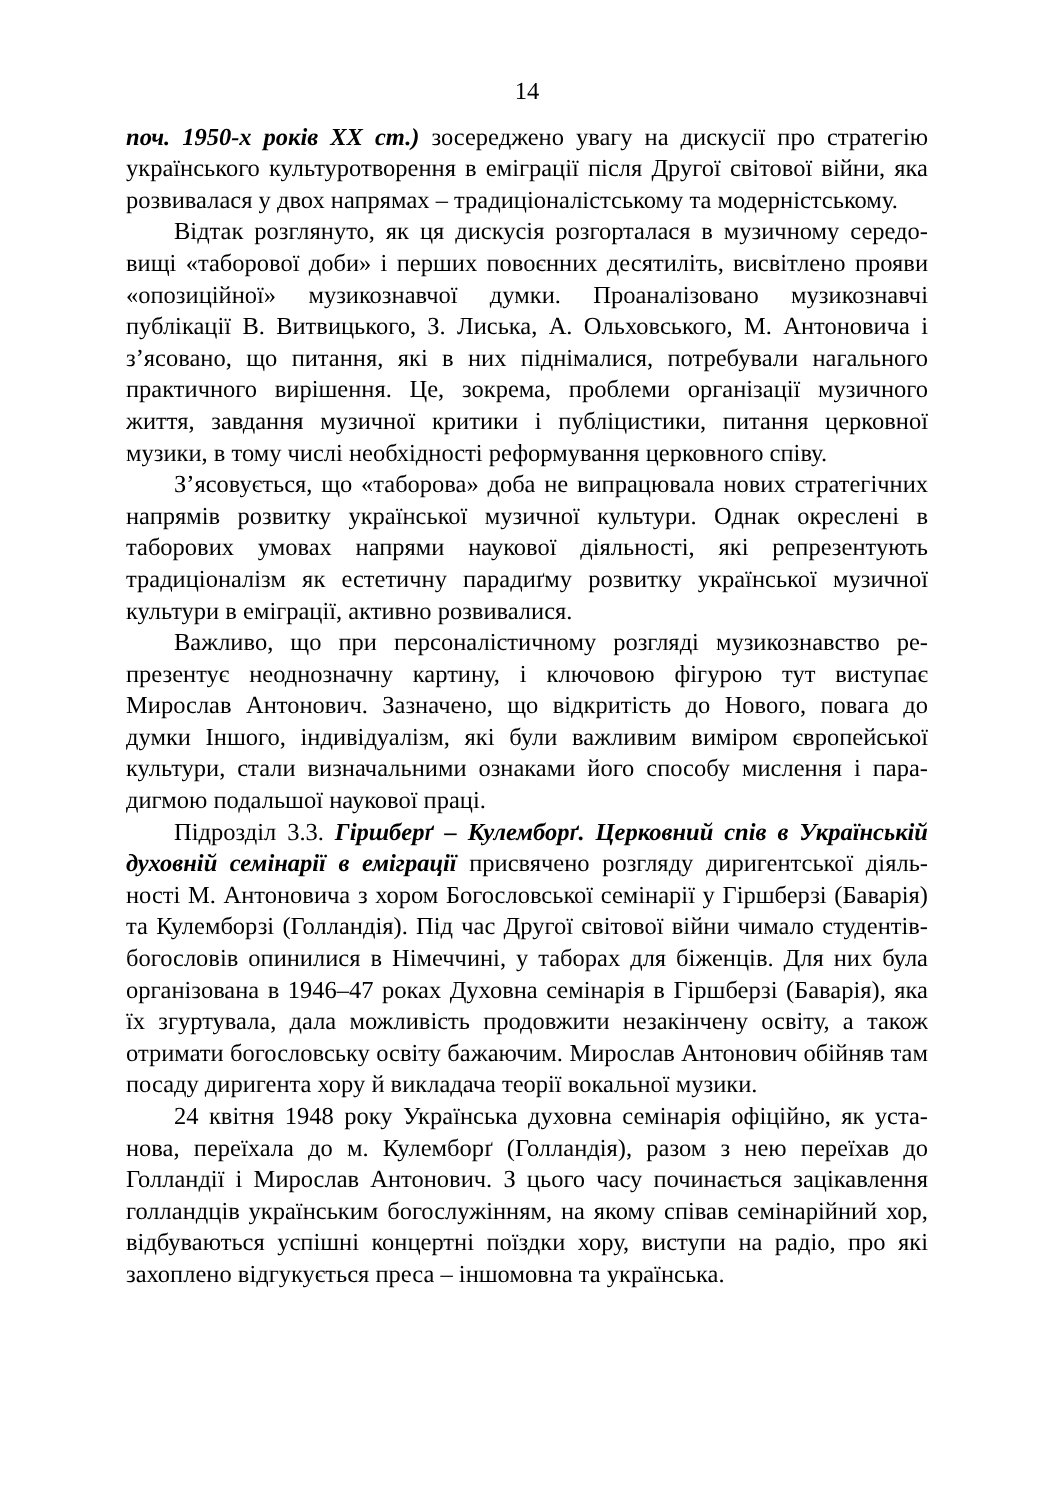14
поч. 1950-х років XX ст.) зосереджено увагу на дискусії про стратегію українського культуротворення в еміграції після Другої світової війни, яка розвивалася у двох напрямах – традиціоналістському та модерніст­ському.
Відтак розглянуто, як ця дискусія розгорталася в музичному середо­вищі «таборової доби» і перших повоєнних десятиліть, висвітлено прояви «опозиційної» музикознавчої думки. Проаналізовано музико­знавчі публікації В. Витвицького, З. Лиська, А. Ольховського, М. Анто­новича і з’ясовано, що питання, які в них піднімалися, потребували нагального практичного вирішення. Це, зокрема, проблеми організації музичного життя, завдання музичної критики і публіцистики, питання церковної музики, в тому числі необхідності реформування церковного співу.
З’ясовується, що «таборова» доба не випрацювала нових стратегіч­них напрямів розвитку української музичної культури. Однак окреслені в таборових умовах напрями наукової діяльності, які репрезентують традиціоналізм як естетичну парадиґму розвитку української музичної культури в еміграції, активно розвивалися.
Важливо, що при персоналістичному розгляді музикознавство ре­презентує неоднозначну картину, і ключовою фігурою тут виступає Мирослав Антонович. Зазначено, що відкритість до Нового, повага до думки Іншого, індивідуалізм, які були важливим виміром європейської культури, стали визначальними ознаками його способу мислення і пара­дигмою подальшої наукової праці.
Підрозділ 3.3. Гіршберґ – Кулемборґ. Церковний спів в Українській духовній семінарії в еміграції присвячено розгляду диригентської діяль­ності М. Антоновича з хором Богословської семінарії у Гіршберзі (Бава­рія) та Кулемборзі (Голландія). Під час Другої світової війни чимало студентів-богословів опинилися в Німеччині, у таборах для біженців. Для них була організована в 1946–47 роках Духовна семінарія в Гірш­берзі (Баварія), яка їх згуртувала, дала можливість продовжити незакін­чену освіту, а також отримати богословську освіту бажаючим. Мирослав Антонович обійняв там посаду диригента хору й викладача теорії вокальної музики.
24 квітня 1948 року Українська духовна семінарія офіційно, як уста­нова, переїхала до м. Кулемборґ (Голландія), разом з нею переїхав до Голландії і Мирослав Антонович. З цього часу починається зацікавлен­ня голландців українським богослужінням, на якому співав семінарій­ний хор, відбуваються успішні концертні поїздки хору, виступи на радіо, про які захоплено відгукується преса – іншомовна та українська.